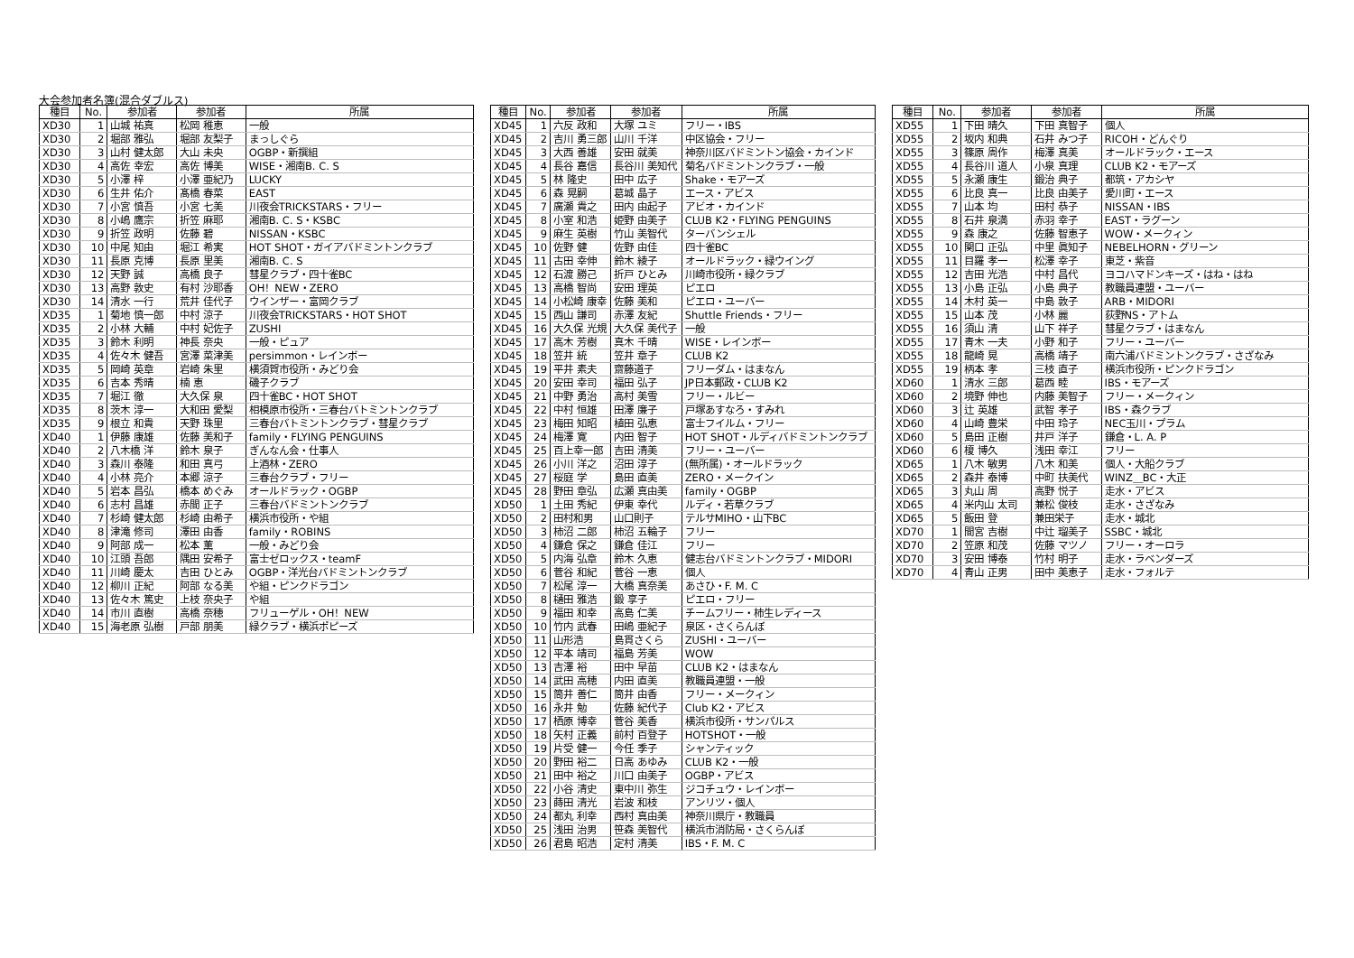大会参加者名簿(混合ダブルス)
| 種目 | No. | 参加者 | 参加者 | 所属 |
| --- | --- | --- | --- | --- |
| XD30 | 1 | 山城 祐真 | 松岡 稚恵 | 一般 |
| XD30 | 2 | 堀部 雅弘 | 堀部 友梨子 | まっしぐら |
| XD30 | 3 | 山村 健太郎 | 大山 未央 | OGBP・新撰組 |
| XD30 | 4 | 高佐 幸宏 | 高佐 博美 | WISE・湘南B. C. S |
| XD30 | 5 | 小澤 梓 | 小澤 亜紀乃 | LUCKY |
| XD30 | 6 | 生井 佑介 | 髙橋 春菜 | EAST |
| XD30 | 7 | 小宮 慎吾 | 小宮 七美 | 川夜会TRICKSTARS・フリー |
| XD30 | 8 | 小嶋 鷹宗 | 折笠 麻耶 | 湘南B. C. S・KSBC |
| XD30 | 9 | 折笠 政明 | 佐藤 碧 | NISSAN・KSBC |
| XD30 | 10 | 中尾 知由 | 堀江 希実 | HOT SHOT・ガイアバドミントンクラブ |
| XD30 | 11 | 長原 克博 | 長原 里美 | 湘南B. C. S |
| XD30 | 12 | 天野 誠 | 高橋 良子 | 彗星クラブ・四十雀BC |
| XD30 | 13 | 高野 敦史 | 有村 沙耶香 | OH！NEW・ZERO |
| XD30 | 14 | 清水 一行 | 荒井 佳代子 | ウインザー・富岡クラブ |
| XD35 | 1 | 菊地 慎一郎 | 中村 涼子 | 川夜会TRICKSTARS・HOT SHOT |
| XD35 | 2 | 小林 大輔 | 中村 妃佐子 | ZUSHI |
| XD35 | 3 | 鈴木 利明 | 神長 奈央 | 一般・ピュア |
| XD35 | 4 | 佐々木 健吾 | 宮澤 菜津美 | persimmon・レインボー |
| XD35 | 5 | 岡崎 英章 | 岩崎 朱里 | 横須賀市役所・みどり会 |
| XD35 | 6 | 吉本 秀晴 | 楠 恵 | 磯子クラブ |
| XD35 | 7 | 堀江 徹 | 大久保 泉 | 四十雀BC・HOT SHOT |
| XD35 | 8 | 茨木 淳一 | 大和田 愛梨 | 相模原市役所・三春台バトミントンクラブ |
| XD35 | 9 | 根立 和貴 | 天野 珠里 | 三春台バトミントンクラブ・彗星クラブ |
| XD40 | 1 | 伊藤 康雄 | 佐藤 美和子 | family・FLYING PENGUINS |
| XD40 | 2 | 八木橋 洋 | 鈴木 泉子 | ぎんなん会・仕事人 |
| XD40 | 3 | 森川 泰隆 | 和田 真弓 | 上酒林・ZERO |
| XD40 | 4 | 小林 亮介 | 本郷 涼子 | 三春台クラブ・フリー |
| XD40 | 5 | 岩本 昌弘 | 橋本 めぐみ | オールドラック・OGBP |
| XD40 | 6 | 志村 昌雄 | 赤間 正子 | 三春台バドミントンクラブ |
| XD40 | 7 | 杉崎 健太郎 | 杉崎 由希子 | 横浜市役所・や組 |
| XD40 | 8 | 津滝 修司 | 澤田 由香 | family・ROBINS |
| XD40 | 9 | 阿部 成一 | 松本 薫 | 一般・みどり会 |
| XD40 | 10 | 江頭 吾郎 | 隅田 安希子 | 富士ゼロックス・teamF |
| XD40 | 11 | 川崎 慶太 | 吉田 ひとみ | OGBP・洋光台バドミントンクラブ |
| XD40 | 12 | 柳川 正紀 | 阿部 なる美 | や組・ピンクドラゴン |
| XD40 | 13 | 佐々木 篤史 | 上枝 奈央子 | や組 |
| XD40 | 14 | 市川 直樹 | 高橋 奈穂 | フリューゲル・OH！NEW |
| XD40 | 15 | 海老原 弘樹 | 戸部 朋美 | 緑クラブ・横浜ポピーズ |
| 種目 | No. | 参加者 | 参加者 | 所属 |
| --- | --- | --- | --- | --- |
| XD45 | 1 | 六反 政和 | 大塚 ユミ | フリー・IBS |
| XD45 | 2 | 吉川 勇三郎 | 山川 千洋 | 中区協会・フリー |
| XD45 | 3 | 大西 善雄 | 安田 就美 | 神奈川区バドミントン協会・カインド |
| XD45 | 4 | 長谷 嘉信 | 長谷川 美知代 | 菊名バドミントンクラブ・一般 |
| XD45 | 5 | 林 隆史 | 田中 広子 | Shake・モアーズ |
| XD45 | 6 | 森 晃嗣 | 葛城 晶子 | エース・アビス |
| XD45 | 7 | 廣瀬 貴之 | 田内 由起子 | アビオ・カインド |
| XD45 | 8 | 小室 和浩 | 姫野 由美子 | CLUB K2・FLYING PENGUINS |
| XD45 | 9 | 麻生 英樹 | 竹山 美智代 | ターバンシェル |
| XD45 | 10 | 佐野 健 | 佐野 由佳 | 四十雀BC |
| XD45 | 11 | 古田 幸伸 | 鈴木 綾子 | オールドラック・緑ウイング |
| XD45 | 12 | 石渡 勝己 | 折戸 ひとみ | 川崎市役所・緑クラブ |
| XD45 | 13 | 高橋 智尚 | 安田 理英 | ピエロ |
| XD45 | 14 | 小松崎 康幸 | 佐藤 美和 | ピエロ・ユーバー |
| XD45 | 15 | 西山 謙司 | 赤澤 友紀 | Shuttle Friends・フリー |
| XD45 | 16 | 大久保 光規 | 大久保 美代子 | 一般 |
| XD45 | 17 | 高木 芳樹 | 真木 千晴 | WISE・レインボー |
| XD45 | 18 | 笠井 統 | 笠井 章子 | CLUB K2 |
| XD45 | 19 | 平井 素夫 | 齋藤道子 | フリーダム・はまなん |
| XD45 | 20 | 安田 幸司 | 福田 弘子 | JP日本郵政・CLUB K2 |
| XD45 | 21 | 中野 勇治 | 高村 美雪 | フリー・ルビー |
| XD45 | 22 | 中村 恒雄 | 田澤 廉子 | 戸塚あすなろ・すみれ |
| XD45 | 23 | 梅田 知昭 | 植田 弘恵 | 富士フイルム・フリー |
| XD45 | 24 | 梅澤 寛 | 内田 智子 | HOT SHOT・ルディバドミントンクラブ |
| XD45 | 25 | 百上幸一郎 | 吉田 清美 | フリー・ユーバー |
| XD45 | 26 | 小川 洋之 | 沼田 淳子 | (無所属)・オールドラック |
| XD45 | 27 | 桜庭 学 | 島田 直美 | ZERO・メークイン |
| XD45 | 28 | 野田 章弘 | 広瀬 真由美 | family・OGBP |
| XD50 | 1 | 土田 秀紀 | 伊東 幸代 | ルディ・若草クラブ |
| XD50 | 2 | 田村和男 | 山口則子 | テルサMIHO・山下BC |
| XD50 | 3 | 柿沼 二郎 | 柿沼 五輪子 | フリー |
| XD50 | 4 | 鎌倉 保之 | 鎌倉 佳江 | フリー |
| XD50 | 5 | 内海 弘章 | 鈴木 久恵 | 健志台バドミントンクラブ・MIDORI |
| XD50 | 6 | 菅谷 和紀 | 菅谷 一恵 | 個人 |
| XD50 | 7 | 松尾 淳一 | 大橋 真奈美 | あさひ・F. M. C |
| XD50 | 8 | 樋田 雅浩 | 鍛 享子 | ピエロ・フリー |
| XD50 | 9 | 福田 和幸 | 高島 仁美 | チームフリー・柿生レディース |
| XD50 | 10 | 竹内 武春 | 田嶋 亜紀子 | 泉区・さくらんぼ |
| XD50 | 11 | 山形浩 | 島貫さくら | ZUSHI・ユーバー |
| XD50 | 12 | 平本 靖司 | 福島 芳美 | WOW |
| XD50 | 13 | 吉澤 裕 | 田中 早苗 | CLUB K2・はまなん |
| XD50 | 14 | 武田 高穂 | 内田 直美 | 教職員連盟・一般 |
| XD50 | 15 | 筒井 善仁 | 筒井 由香 | フリー・メークィン |
| XD50 | 16 | 永井 勉 | 佐藤 紀代子 | Club K2・アビス |
| XD50 | 17 | 栖原 博幸 | 菅谷 美香 | 横浜市役所・サンパルス |
| XD50 | 18 | 矢村 正義 | 前村 百登子 | HOTSHOT・一般 |
| XD50 | 19 | 片受 健一 | 今任 季子 | シャンティック |
| XD50 | 20 | 野田 裕二 | 日高 あゆみ | CLUB K2・一般 |
| XD50 | 21 | 田中 裕之 | 川口 由美子 | OGBP・アビス |
| XD50 | 22 | 小谷 清史 | 東中川 弥生 | ジコチュウ・レインボー |
| XD50 | 23 | 蒔田 清光 | 岩波 和枝 | アンリツ・個人 |
| XD50 | 24 | 都丸 利幸 | 西村 真由美 | 神奈川県庁・教職員 |
| XD50 | 25 | 浅田 治男 | 笹森 美智代 | 横浜市消防局・さくらんぼ |
| XD50 | 26 | 君島 昭浩 | 定村 清美 | IBS・F. M. C |
| 種目 | No. | 参加者 | 参加者 | 所属 |
| --- | --- | --- | --- | --- |
| XD55 | 1 | 下田 晴久 | 下田 真智子 | 個人 |
| XD55 | 2 | 坂内 和典 | 石井 みつ子 | RICOH・どんぐり |
| XD55 | 3 | 篠原 周作 | 梅澤 真美 | オールドラック・エース |
| XD55 | 4 | 長谷川 道人 | 小泉 真理 | CLUB K2・モアーズ |
| XD55 | 5 | 永瀬 康生 | 鍛治 典子 | 都筑・アカシヤ |
| XD55 | 6 | 比良 真一 | 比良 由美子 | 愛川町・エース |
| XD55 | 7 | 山本 均 | 田村 恭子 | NISSAN・IBS |
| XD55 | 8 | 石井 泉満 | 赤羽 幸子 | EAST・ラグーン |
| XD55 | 9 | 森 康之 | 佐藤 智恵子 | WOW・メークィン |
| XD55 | 10 | 関口 正弘 | 中里 眞知子 | NEBELHORN・グリーン |
| XD55 | 11 | 目羅 孝一 | 松澤 幸子 | 東芝・紫音 |
| XD55 | 12 | 吉田 光浩 | 中村 昌代 | ヨコハマドンキーズ・はね・はね |
| XD55 | 13 | 小島 正弘 | 小島 典子 | 教職員連盟・ユーバー |
| XD55 | 14 | 木村 英一 | 中島 敦子 | ARB・MIDORI |
| XD55 | 15 | 山本 茂 | 小林 麗 | 荻野NS・アトム |
| XD55 | 16 | 須山 清 | 山下 祥子 | 彗星クラブ・はまなん |
| XD55 | 17 | 青木 一夫 | 小野 和子 | フリー・ユーバー |
| XD55 | 18 | 龍崎 晃 | 高橋 靖子 | 南六浦バドミントンクラブ・さざなみ |
| XD55 | 19 | 柄本 孝 | 三枝 直子 | 横浜市役所・ピンクドラゴン |
| XD60 | 1 | 清水 三郎 | 葛西 睦 | IBS・モアーズ |
| XD60 | 2 | 境野 伸也 | 内藤 美智子 | フリー・メークィン |
| XD60 | 3 | 辻 英雄 | 武智 孝子 | IBS・森クラブ |
| XD60 | 4 | 山崎 豊栄 | 中田 玲子 | NEC玉川・プラム |
| XD60 | 5 | 島田 正樹 | 井戸 洋子 | 鎌倉・L. A. P |
| XD60 | 6 | 榎 博久 | 浅田 幸江 | フリー |
| XD65 | 1 | 八木 敏男 | 八木 和美 | 個人・大船クラブ |
| XD65 | 2 | 森井 泰博 | 中町 扶美代 | WINZ＿BC・大正 |
| XD65 | 3 | 丸山 周 | 高野 悦子 | 走水・アビス |
| XD65 | 4 | 米内山 太司 | 兼松 俊枝 | 走水・さざなみ |
| XD65 | 5 | 飯田 登 | 兼田栄子 | 走水・城北 |
| XD70 | 1 | 間宮 吉樹 | 中辻 瑠美子 | SSBC・城北 |
| XD70 | 2 | 笠原 和茂 | 佐藤 マツノ | フリー・オーロラ |
| XD70 | 3 | 安田 博泰 | 竹村 明子 | 走水・ラベンダーズ |
| XD70 | 4 | 青山 正男 | 田中 美恵子 | 走水・フォルテ |